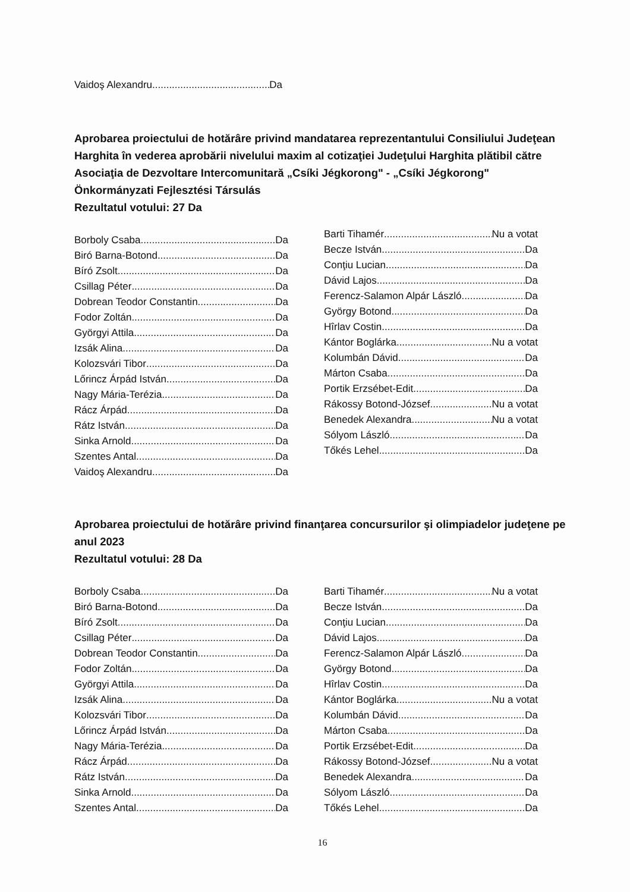Vaidoş Alexandru Da
Aprobarea proiectului de hotărâre privind mandatarea reprezentantului Consiliului Judeţean Harghita în vederea aprobării nivelului maxim al cotizaţiei Judeţului Harghita plătibil către Asociaţia de Dezvoltare Intercomunitară „Csíki Jégkorong" - „Csíki Jégkorong" Önkormányzati Fejlesztési Társulás
Rezultatul votului: 27 Da
Borboly Csaba Da
Biró Barna-Botond Da
Bíró Zsolt Da
Csillag Péter Da
Dobrean Teodor Constantin Da
Fodor Zoltán Da
Györgyi Attila Da
Izsák Alina Da
Kolozsvári Tibor Da
Lőrincz Árpád István Da
Nagy Mária-Terézia Da
Rácz Árpád Da
Rátz István Da
Sinka Arnold Da
Szentes Antal Da
Vaidoş Alexandru Da
Barti Tihamér Nu a votat
Becze István Da
Conţiu Lucian Da
Dávid Lajos Da
Ferencz-Salamon Alpár László Da
György Botond Da
Hîrlav Costin Da
Kántor Boglárka Nu a votat
Kolumbán Dávid Da
Márton Csaba Da
Portik Erzsébet-Edit Da
Rákossy Botond-József Nu a votat
Benedek Alexandra Nu a votat
Sólyom László Da
Tőkés Lehel Da
Aprobarea proiectului de hotărâre privind finanţarea concursurilor şi olimpiadelor judeţene pe anul 2023
Rezultatul votului: 28 Da
Borboly Csaba Da
Biró Barna-Botond Da
Bíró Zsolt Da
Csillag Péter Da
Dobrean Teodor Constantin Da
Fodor Zoltán Da
Györgyi Attila Da
Izsák Alina Da
Kolozsvári Tibor Da
Lőrincz Árpád István Da
Nagy Mária-Terézia Da
Rácz Árpád Da
Rátz István Da
Sinka Arnold Da
Szentes Antal Da
Barti Tihamér Nu a votat
Becze István Da
Conţiu Lucian Da
Dávid Lajos Da
Ferencz-Salamon Alpár László Da
György Botond Da
Hîrlav Costin Da
Kántor Boglárka Nu a votat
Kolumbán Dávid Da
Márton Csaba Da
Portik Erzsébet-Edit Da
Rákossy Botond-József Nu a votat
Benedek Alexandra Da
Sólyom László Da
Tőkés Lehel Da
16